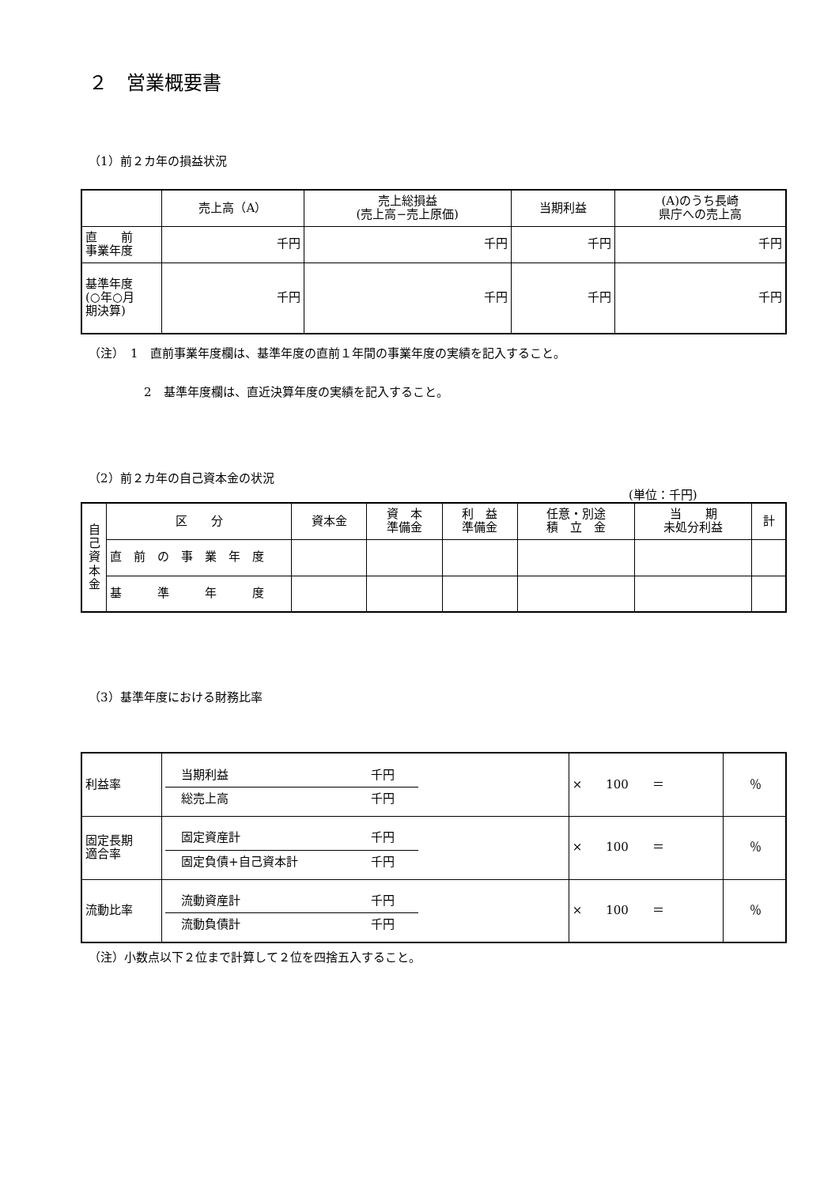２　営業概要書
（1）前２カ年の損益状況
| | 売上高（A） | 売上総損益 (売上高−売上原価) | 当期利益 | (A)のうち長崎 県庁への売上高 |
| --- | --- | --- | --- | --- |
| 直 前 事業年度 | 千円 | 千円 | 千円 | 千円 |
| 基準年度 (○年○月 期決算) | 千円 | 千円 | 千円 | 千円 |
（注）　1　直前事業年度欄は、基準年度の直前１年間の事業年度の実績を記入すること。
2　基準年度欄は、直近決算年度の実績を記入すること。
（2）前２カ年の自己資本金の状況
(単位：千円)
| 自 己 資 本 金 | 区 分 | 資本金 | 資 本 準備金 | 利 益 準備金 | 任意・別途 積 立 金 | 当 期 未処分利益 | 計 |
| | 直 前 の 事 業 年 度 | | | | | | |
| | 基 準 年 度 | | | | | | |
（3）基準年度における財務比率
| 利益率 | 当期利益 千円 総売上高 千円 | × 100 ＝ | ％ |
| 固定長期 適合率 | 固定資産計 千円 固定負債+自己資本計 千円 | × 100 ＝ | ％ |
| 流動比率 | 流動資産計 千円 流動負債計 千円 | × 100 ＝ | ％ |
（注）小数点以下２位まで計算して２位を四捨五入すること。